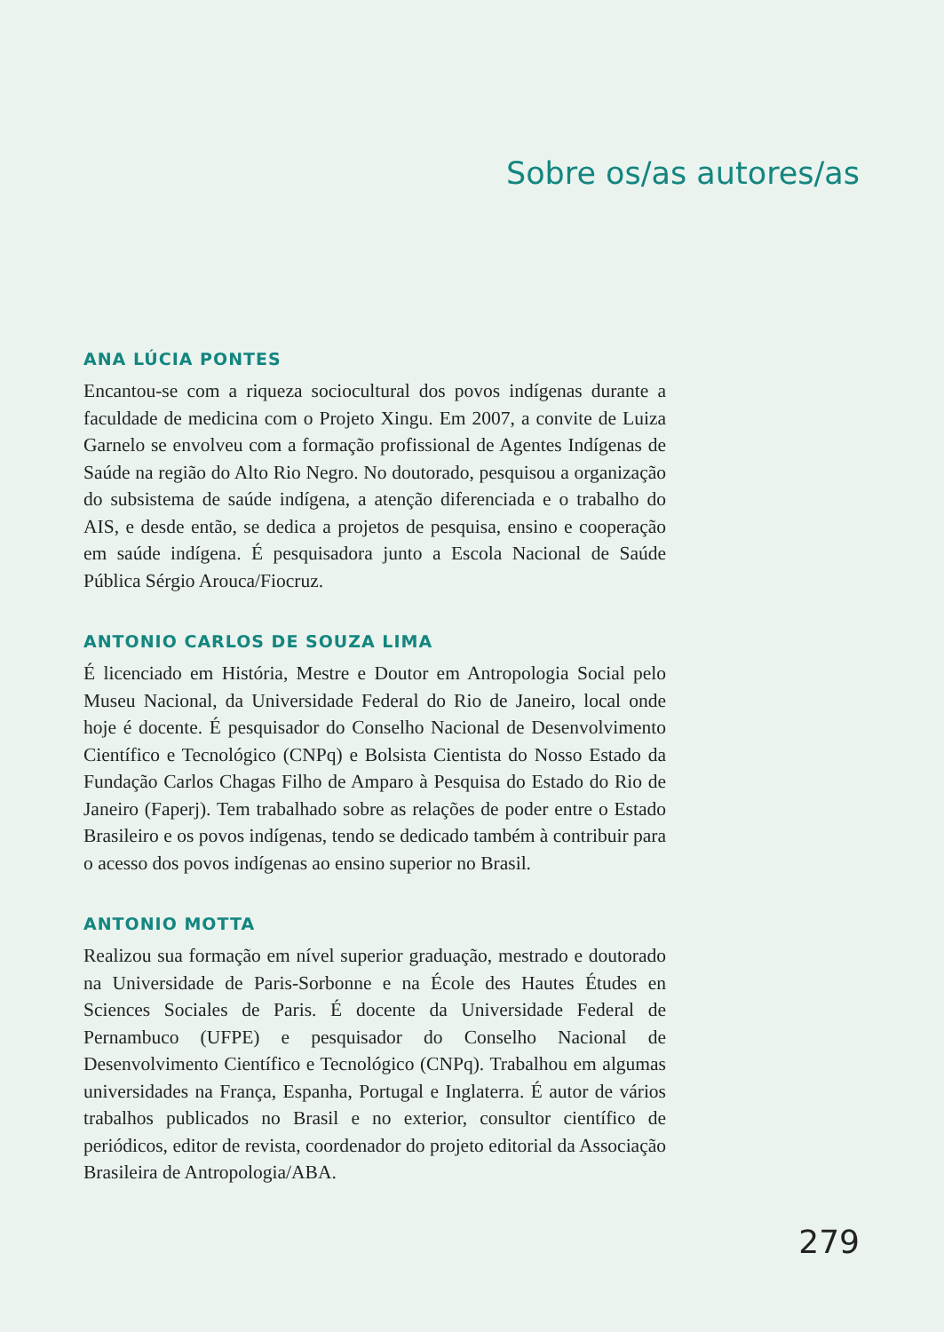Sobre os/as autores/as
ANA LÚCIA PONTES
Encantou-se com a riqueza sociocultural dos povos indígenas durante a faculdade de medicina com o Projeto Xingu. Em 2007, a convite de Luiza Garnelo se envolveu com a formação profissional de Agentes Indígenas de Saúde na região do Alto Rio Negro. No doutorado, pesquisou a organização do subsistema de saúde indígena, a atenção diferenciada e o trabalho do AIS, e desde então, se dedica a projetos de pesquisa, ensino e cooperação em saúde indígena. É pesquisadora junto a Escola Nacional de Saúde Pública Sérgio Arouca/Fiocruz.
ANTONIO CARLOS DE SOUZA LIMA
É licenciado em História, Mestre e Doutor em Antropologia Social pelo Museu Nacional, da Universidade Federal do Rio de Janeiro, local onde hoje é docente. É pesquisador do Conselho Nacional de Desenvolvimento Científico e Tecnológico (CNPq) e Bolsista Cientista do Nosso Estado da Fundação Carlos Chagas Filho de Amparo à Pesquisa do Estado do Rio de Janeiro (Faperj). Tem trabalhado sobre as relações de poder entre o Estado Brasileiro e os povos indígenas, tendo se dedicado também à contribuir para o acesso dos povos indígenas ao ensino superior no Brasil.
ANTONIO MOTTA
Realizou sua formação em nível superior graduação, mestrado e doutorado na Universidade de Paris-Sorbonne e na École des Hautes Études en Sciences Sociales de Paris. É docente da Universidade Federal de Pernambuco (UFPE) e pesquisador do Conselho Nacional de Desenvolvimento Científico e Tecnológico (CNPq). Trabalhou em algumas universidades na França, Espanha, Portugal e Inglaterra. É autor de vários trabalhos publicados no Brasil e no exterior, consultor científico de periódicos, editor de revista, coordenador do projeto editorial da Associação Brasileira de Antropologia/ABA.
279